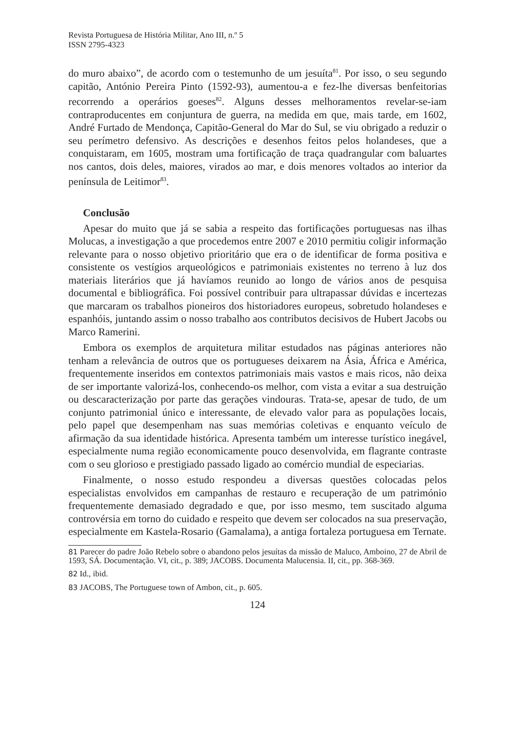Revista Portuguesa de História Militar, Ano III, n.º 5
ISSN 2795-4323
do muro abaixo”, de acordo com o testemunho de um jesuíta<sup>81</sup>. Por isso, o seu segundo capitão, António Pereira Pinto (1592-93), aumentou-a e fez-lhe diversas benfeitorias recorrendo a operários goeses<sup>82</sup>. Alguns desses melhoramentos revelar-se-iam contraproducentes em conjuntura de guerra, na medida em que, mais tarde, em 1602, André Furtado de Mendonça, Capitão-General do Mar do Sul, se viu obrigado a reduzir o seu perímetro defensivo. As descrições e desenhos feitos pelos holandeses, que a conquistaram, em 1605, mostram uma fortificação de traça quadrangular com baluartes nos cantos, dois deles, maiores, virados ao mar, e dois menores voltados ao interior da península de Leitimor<sup>83</sup>.
Conclusão
Apesar do muito que já se sabia a respeito das fortificações portuguesas nas ilhas Molucas, a investigação a que procedemos entre 2007 e 2010 permitiu coligir informação relevante para o nosso objetivo prioritário que era o de identificar de forma positiva e consistente os vestígios arqueológicos e patrimoniais existentes no terreno à luz dos materiais literários que já havíamos reunido ao longo de vários anos de pesquisa documental e bibliográfica. Foi possível contribuir para ultrapassar dúvidas e incertezas que marcaram os trabalhos pioneiros dos historiadores europeus, sobretudo holandeses e espanhóis, juntando assim o nosso trabalho aos contributos decisivos de Hubert Jacobs ou Marco Ramerini.
Embora os exemplos de arquitetura militar estudados nas páginas anteriores não tenham a relevância de outros que os portugueses deixarem na Ásia, África e América, frequentemente inseridos em contextos patrimoniais mais vastos e mais ricos, não deixa de ser importante valorizá-los, conhecendo-os melhor, com vista a evitar a sua destruição ou descaracterização por parte das gerações vindouras. Trata-se, apesar de tudo, de um conjunto patrimonial único e interessante, de elevado valor para as populações locais, pelo papel que desempenham nas suas memórias coletivas e enquanto veículo de afirmação da sua identidade histórica. Apresenta também um interesse turístico inegável, especialmente numa região economicamente pouco desenvolvida, em flagrante contraste com o seu glorioso e prestigiado passado ligado ao comércio mundial de especiarias.
Finalmente, o nosso estudo respondeu a diversas questões colocadas pelos especialistas envolvidos em campanhas de restauro e recuperação de um património frequentemente demasiado degradado e que, por isso mesmo, tem suscitado alguma controvérsia em torno do cuidado e respeito que devem ser colocados na sua preservação, especialmente em Kastela-Rosario (Gamalama), a antiga fortaleza portuguesa em Ternate.
81 Parecer do padre João Rebelo sobre o abandono pelos jesuítas da missão de Maluco, Amboino, 27 de Abril de 1593, SÁ. Documentação. VI, cit., p. 389; JACOBS. Documenta Malucensia. II, cit., pp. 368-369.
82 Id., ibid.
83 JACOBS, The Portuguese town of Ambon, cit., p. 605.
124